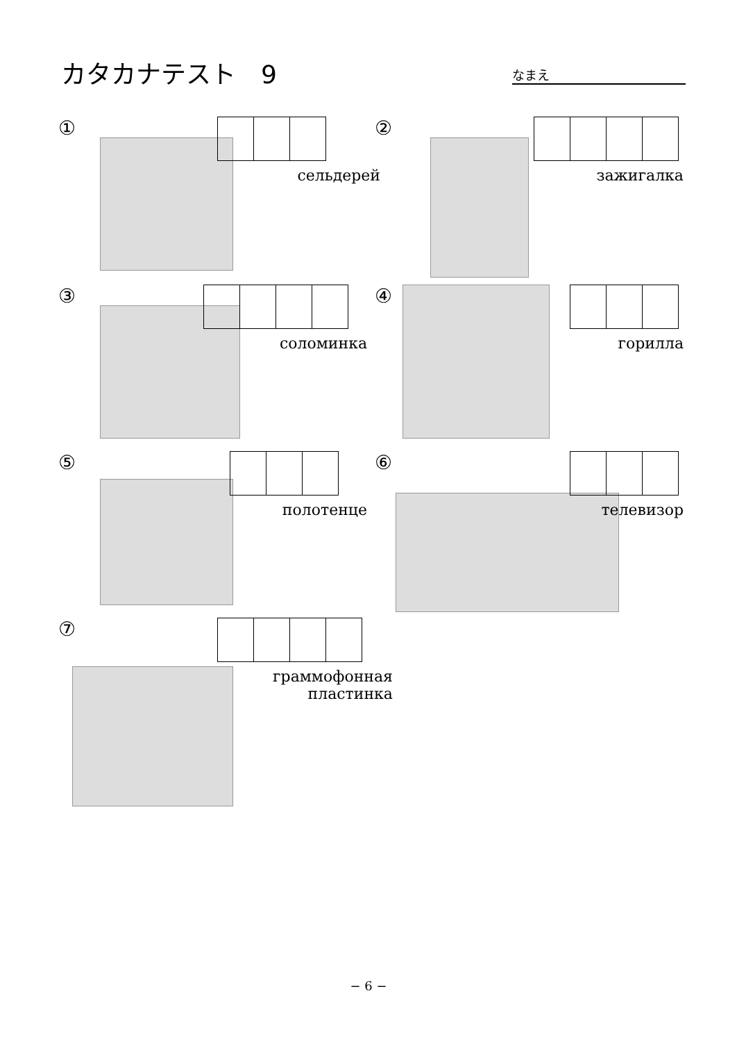カタカナテスト　9 なまえ
①
сельдерей
②
зажигалка
③
соломинка
④
горилла
⑤
полотенце
⑥
телевизор
⑦
граммофонная
пластинка
− 6 −